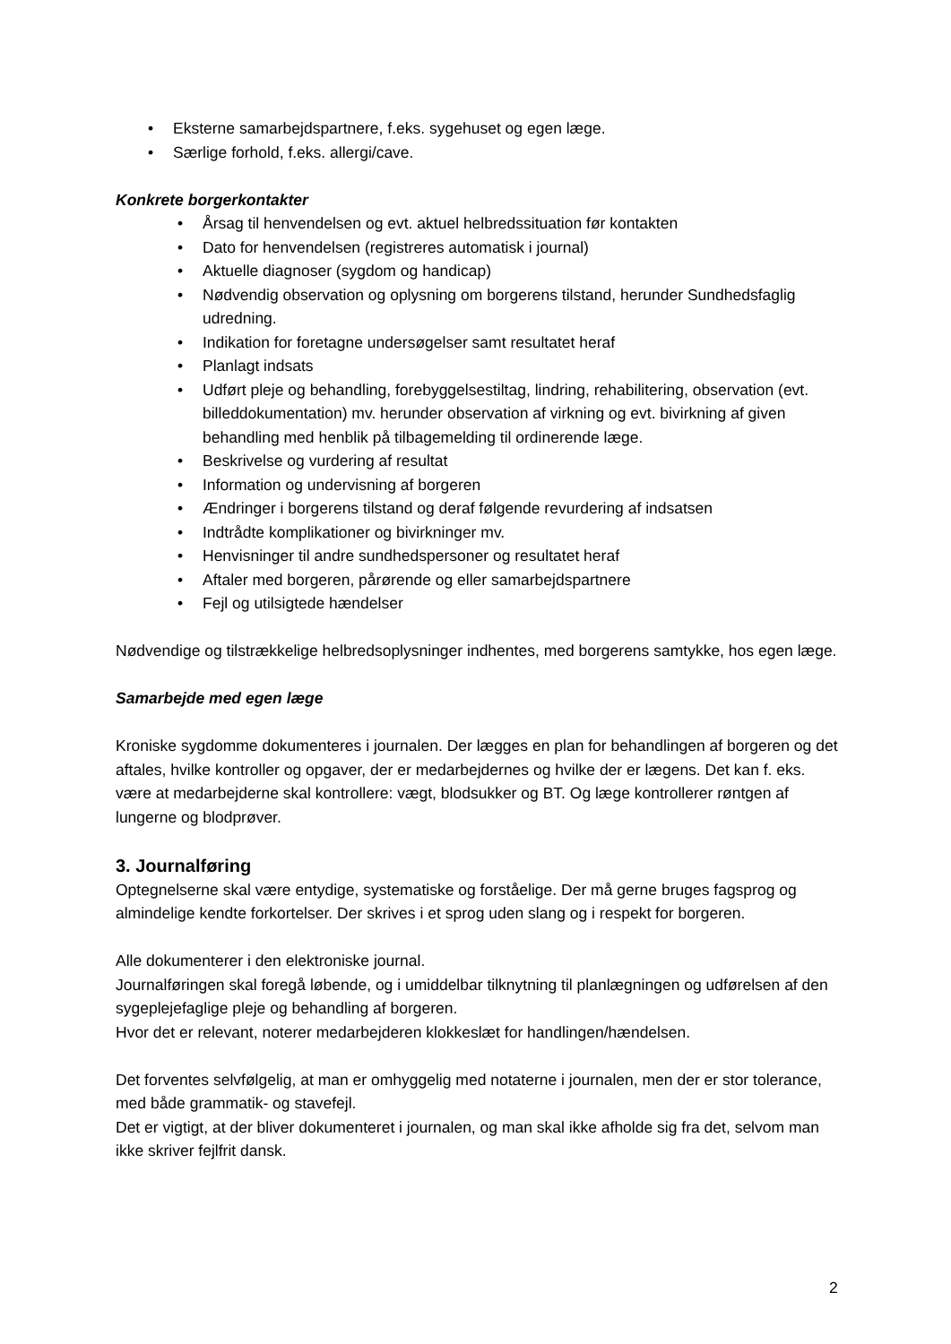• Eksterne samarbejdspartnere, f.eks. sygehuset og egen læge.
• Særlige forhold, f.eks. allergi/cave.
Konkrete borgerkontakter
• Årsag til henvendelsen og evt. aktuel helbredssituation før kontakten
• Dato for henvendelsen (registreres automatisk i journal)
• Aktuelle diagnoser (sygdom og handicap)
• Nødvendig observation og oplysning om borgerens tilstand, herunder Sundhedsfaglig udredning.
• Indikation for foretagne undersøgelser samt resultatet heraf
• Planlagt indsats
• Udført pleje og behandling, forebyggelsestiltag, lindring, rehabilitering, observation (evt. billeddokumentation) mv. herunder observation af virkning og evt. bivirkning af given behandling med henblik på tilbagemelding til ordinerende læge.
• Beskrivelse og vurdering af resultat
• Information og undervisning af borgeren
• Ændringer i borgerens tilstand og deraf følgende revurdering af indsatsen
• Indtrådte komplikationer og bivirkninger mv.
• Henvisninger til andre sundhedspersoner og resultatet heraf
• Aftaler med borgeren, pårørende og eller samarbejdspartnere
• Fejl og utilsigtede hændelser
Nødvendige og tilstrækkelige helbredsoplysninger indhentes, med borgerens samtykke, hos egen læge.
Samarbejde med egen læge
Kroniske sygdomme dokumenteres i journalen. Der lægges en plan for behandlingen af borgeren og det aftales, hvilke kontroller og opgaver, der er medarbejdernes og hvilke der er lægens. Det kan f. eks. være at medarbejderne skal kontrollere: vægt, blodsukker og BT. Og læge kontrollerer røntgen af lungerne og blodprøver.
3. Journalføring
Optegnelserne skal være entydige, systematiske og forståelige. Der må gerne bruges fagsprog og almindelige kendte forkortelser. Der skrives i et sprog uden slang og i respekt for borgeren.
Alle dokumenterer i den elektroniske journal.
Journalføringen skal foregå løbende, og i umiddelbar tilknytning til planlægningen og udførelsen af den sygeplejefaglige pleje og behandling af borgeren.
Hvor det er relevant, noterer medarbejderen klokkeslæt for handlingen/hændelsen.
Det forventes selvfølgelig, at man er omhyggelig med notaterne i journalen, men der er stor tolerance, med både grammatik- og stavefejl.
Det er vigtigt, at der bliver dokumenteret i journalen, og man skal ikke afholde sig fra det, selvom man ikke skriver fejlfrit dansk.
2